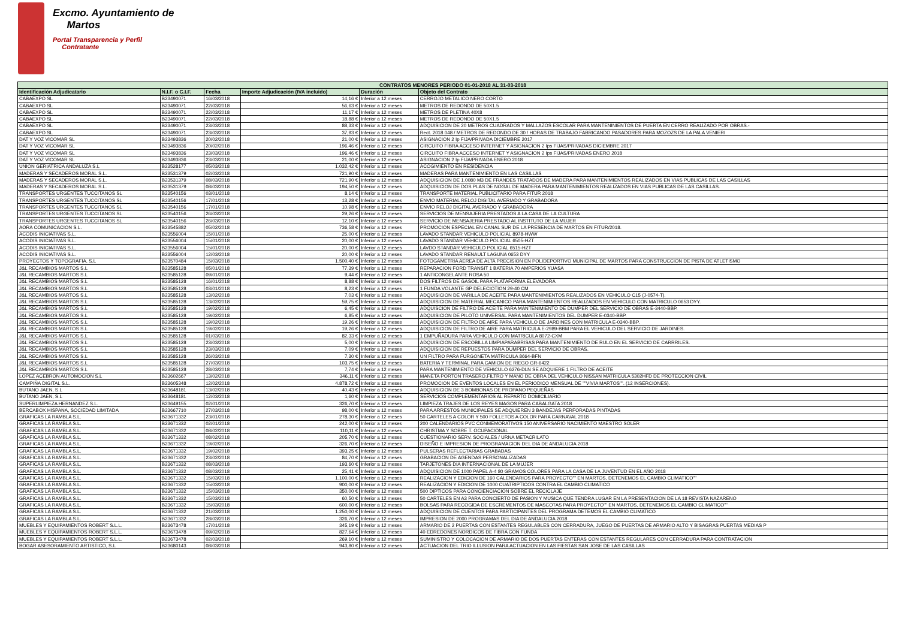Excmo. Ayuntamiento de
Martos
Portal Transparencia y Perfil
Contratante
| CONTRATOS MENORES PERIODO 01-01-2018 AL 31-03-2018 | | | | | |
| --- | --- | --- | --- | --- | --- |
| Identificación Adjudicatario | N.I.F. o C.I.F. | Fecha | Importe Adjudicación (IVA incluido) | Duración | Objeto del Contrato |
| CABAEXPO SL | B23490071 | 16/03/2018 | 14,16 € | Inferior a 12 meses | CERROJO METALICO NERO CORTO |
| CABAEXPO SL | B23490071 | 22/03/2018 | 56,63 € | Inferior a 12 meses | METROS DE REDONDO DE 50X1.5 |
| CABAEXPO SL | B23490071 | 22/03/2018 | 11,17 € | Inferior a 12 meses | METROS DE PLETINA 40X8 |
| CABAEXPO SL | B23490071 | 22/03/2018 | 18,88 € | Inferior a 12 meses | METROS DE REDONDO DE 50X1.5 |
| CABAEXPO SL | B23490071 | 23/03/2018 | 88,33 € | Inferior a 12 meses | ADQUISICION DE 20 METROS CUADRADOS Y MALLAZOS ESCOLAR PARA MANTENINIENTOS DE PUERTA EN CERRO REALIZADO POR OBRAS.- |
| CABAEXPO SL | B23490071 | 23/03/2018 | 37,93 € | Inferior a 12 meses | Rect. 2018 048 / METROS DE REDONDO DE 30 / HORAS DE TRABAJO FABRICANDO PASADORES PARA MOZOZS DE LA PALA VENIERI |
| DAT Y VOZ VICOMAR SL | B23493836 | 20/02/2018 | 21,00 € | Inferior a 12 meses | ASIGNACION 2 Ip FIJA/PRIVADA DICIEMBRE 2017 |
| DAT Y VOZ VICOMAR SL | B23493836 | 20/02/2018 | 196,46 € | Inferior a 12 meses | CIRCUITO FIBRA ACCESO INTERNET Y ASIGNACION 2 Ips FIJAS/PRIVADAS DICIEMBRE 2017 |
| DAT Y VOZ VICOMAR SL | B23493836 | 23/03/2018 | 196,46 € | Inferior a 12 meses | CIRCUITO FIBRA ACCESO INTERNET Y ASIGNACION 2 Ips FIJAS/PRIVADAS ENERO 2018 |
| DAT Y VOZ VICOMAR SL | B23493836 | 23/03/2018 | 21,00 € | Inferior a 12 meses | ASIGNACION 2 Ip FIJA/PRIVADA ENERO 2018 |
| UNION GERIATRICA ANDALUZA S.L | B23528177 | 05/03/2018 | 1.032,42 € | Inferior a 12 meses | ACOGIMIENTO EN RESIDENCIA |
| MADERAS Y SECADEROS MORAL S.L. | B23531379 | 02/03/2018 | 721,90 € | Inferior a 12 meses | MADERAS PARA MANTENIMIENTO EN LAS CASILLAS |
| MADERAS Y SECADEROS MORAL S.L. | B23531379 | 08/03/2018 | 721,90 € | Inferior a 12 meses | ADQUISICION DE 1.0080 M3 DE FRANDES TRATADOS DE MADERA PARA MANTENIMIENTOS REALIZADOS EN VIAS PUBLICAS DE LAS CASILLAS |
| MADERAS Y SECADEROS MORAL S.L. | B23531379 | 08/03/2018 | 194,50 € | Inferior a 12 meses | ADQUISICION DE DOS PLAS DE NOGAL DE MADERA PARA MANTENIMIENTOS REALIZADOS EN VIAS PUBLICAS DE LAS CASILLAS. |
| TRANSPORTES URGENTES TUCCITANOS SL | B23540156 | 03/01/2018 | 8,14 € | Inferior a 12 meses | TRANSPORTE MATERIAL PUBLICITARIO PARA FITUR 2018 |
| TRANSPORTES URGENTES TUCCITANOS SL | B23540156 | 17/01/2018 | 13,28 € | Inferior a 12 meses | ENVIO MATERIAL RELOJ DIGITAL AVERIADO Y GRABADORA |
| TRANSPORTES URGENTES TUCCITANOS SL | B23540156 | 17/01/2018 | 10,98 € | Inferior a 12 meses | ENVIO RELOJ DIGITAL AVERIADO Y GRABADORA |
| TRANSPORTES URGENTES TUCCITANOS SL | B23540156 | 26/03/2018 | 29,26 € | Inferior a 12 meses | SERVICIOS DE MENSAJERIA PRESTADOS A LA CASA DE LA CULTURA |
| TRANSPORTES URGENTES TUCCITANOS SL | B23540156 | 26/03/2018 | 12,10 € | Inferior a 12 meses | SERVICIO DE MENSAJERIA PRESTADO AL INSTITUTO DE LA MUJER |
| AORA COMUNICACION S.L. | B23545882 | 05/02/2018 | 736,58 € | Inferior a 12 meses | PROMOCION ESPECIAL EN CANAL SUR DE LA PRESENCIA DE MARTOS EN FITUR/2018. |
| ACODIS INICIATIVAS S.L. | B23556004 | 15/01/2018 | 25,00 € | Inferior a 12 meses | LAVADO STANDAR VEHICULO POLICIAL 8978-HWW |
| ACODIS INICIATIVAS S.L. | B23556004 | 15/01/2018 | 20,00 € | Inferior a 12 meses | LAVADO STANDAR VEHICULO POLICIAL 6505-HZT |
| ACODIS INICIATIVAS S.L. | B23556004 | 15/01/2018 | 20,00 € | Inferior a 12 meses | LAVDO STANDAR VEHICULO POLICIAL 6515-HZT |
| ACODIS INICIATIVAS S.L. | B23556004 | 12/03/2018 | 20,00 € | Inferior a 12 meses | LAVADO STANDAR RENAULT LAGUNA 0653 DYY |
| PROYECTOS Y TOPOGRAFIA, S.L | B23570484 | 15/03/2018 | 1.500,40 € | Inferior a 12 meses | FOTOGAMETRIA AEREA DE ALTA PRECISION EN POLIDEPORTIVO MUNICIPAL DE MARTOS PARA CONSTRUCCION DE PISTA DE ATLETISMO |
| J&L RECAMBIOS MARTOS S.L | B23585128 | 05/01/2018 | 77,39 € | Inferior a 12 meses | REPARACION FORD TRANSIT 1 BATERIA 70 AMPERIOS YUASA |
| J&L RECAMBIOS MARTOS S.L | B23585128 | 09/01/2018 | 9,44 € | Inferior a 12 meses | 1 ANTICONGELANTE ROSA 50 |
| J&L RECAMBIOS MARTOS S.L | B23585128 | 16/01/2018 | 8,88 € | Inferior a 12 meses | DOS FILTROS DE GASOIL PARA PLATAFORMA ELEVADORA |
| J&L RECAMBIOS MARTOS S.L | B23585128 | 03/01/2018 | 8,23 € | Inferior a 12 meses | 1 FUNDA VOLANTE GP DELECIOTION 29-40 CM |
| J&L RECAMBIOS MARTOS S.L | B23585128 | 13/02/2018 | 7,03 € | Inferior a 12 meses | ADQUISICION DE VARILLA DE ACEITE PARA MANTENIMIENTOS REALIZADOS EN VEHICULO C15 (J-0574-T). |
| J&L RECAMBIOS MARTOS S.L | B23585128 | 13/02/2018 | 59,75 € | Inferior a 12 meses | ADQUISICION DE MATERIAL MECANICO PARA MANTENIMIENTOS REALIZADOS EN VEHICULO CON MATRICULO 0653 DYY. |
| J&L RECAMBIOS MARTOS S.L | B23585128 | 19/02/2018 | 6,45 € | Inferior a 12 meses | ADQUISCION DE FILTRO DE ACEITE PARA MANTENIMIENTO DE DUMPER DEL SERVICIO DE OBRAS E-3440-BBP. |
| J&L RECAMBIOS MARTOS S.L | B23585128 | 19/02/2018 | 6,85 € | Inferior a 12 meses | ADQUISICION DE PILOTO UNIVERSAL PARA MANTENIMIENTOS DEL DUMPER E-0340-BBP. |
| J&L RECAMBIOS MARTOS S.L | B23585128 | 19/02/2018 | 19,26 € | Inferior a 12 meses | ADQUISICION DE FILTRO DE AIRE PARA VEHICULO DE JARDINES CON MATRICULA E-0340-BBP. |
| J&L RECAMBIOS MARTOS S.L | B23585128 | 19/02/2018 | 19,26 € | Inferior a 12 meses | ADQUISICION DE FILTRO DE AIRE PARA MATRICULA E-2989-BBM PARA EL VEHICULO DEL SERVICIO DE JARDINES. |
| J&L RECAMBIOS MARTOS S.L | B23585128 | 01/03/2018 | 82,33 € | Inferior a 12 meses | 1 EMPUÑADURA PARA VEHICULO CON MATRICULA 8072-CXM |
| J&L RECAMBIOS MARTOS S.L | B23585128 | 23/03/2018 | 5,00 € | Inferior a 12 meses | ADQUISICION DE ESCOBILLA LIMPIAPARABRISAS PARA MANTENIMIENTO DE RULO EN EL SERVICIO DE CARRRILES. |
| J&L RECAMBIOS MARTOS S.L | B23585128 | 23/03/2018 | 7,09 € | Inferior a 12 meses | ADQUISICION DE REPUESTOS PARA DUMPER DEL SERVICIO DE OBRAS. |
| J&L RECAMBIOS MARTOS S.L | B23585128 | 26/03/2018 | 7,30 € | Inferior a 12 meses | UN FILTRO PARA FURGONETA MATRICULA 8664-BFN |
| J&L RECAMBIOS MARTOS S.L | B23585128 | 27/03/2018 | 103,75 € | Inferior a 12 meses | BATERIA Y TERMINAL PARA CAMION DE RIEGO GR-6422 |
| J&L RECAMBIOS MARTOS S.L | B23585128 | 28/03/2018 | 7,74 € | Inferior a 12 meses | PARA MANTENIMIENTO DE VEHICULO 6276-DLN SE ADQUIERE 1 FILTRO DE ACEITE |
| LOPEZ ACEBRON AUTOMOCION S.L | B23602667 | 13/02/2018 | 346,11 € | Inferior a 12 meses | MANETA PORTON TRASERO,FILTRO Y MANO DE OBRA DEL VEHICULO NISSAN MATRICULA 5302HFD DE PROTECCION CIVIL |
| CAMPIÑA DIGITAL S.L. | B23605348 | 12/02/2018 | 4.878,72 € | Inferior a 12 meses | PROMOCION DE EVENTOS LOCALES EN EL PERIODICO MENSUAL DE ""VIVIA MARTOS"". (12 INSERCIONES). |
| BUTANO JAEN, S.L | B23648181 | 13/02/2018 | 40,43 € | Inferior a 12 meses | ADQUISICION DE 3 BOMBONAS DE PROPANO PEQUEÑAS |
| BUTANO JAEN, S.L | B23648181 | 12/03/2018 | 1,60 € | Inferior a 12 meses | SERVICIOS COMPLEMENTARIOS AL REPARTO DOMICILIARIO |
| SUPERLIMPIEZA HERNANDEZ S.L. | B23649155 | 02/01/2018 | 326,70 € | Inferior a 12 meses | LIMPIEZA TRAJES DE LOS REYES MAGOS PARA CABALGATA 2018 |
| BERCABOX HISPANA, SOCIEDAD LIMITADA | B23667710 | 27/03/2018 | 98,00 € | Inferior a 12 meses | PARA ARRESTOS MUNICIPALES SE ADQUIEREN 3 BANDEJAS PERFORADAS PINTADAS |
| GRAFICAS LA RAMBLA S.L. | B23671332 | 23/01/2018 | 278,30 € | Inferior a 12 meses | 50 CARTELES A COLOR Y 500 FOLLETOS A COLOR PARA CARNAVAL 2018 |
| GRAFICAS LA RAMBLA S.L. | B23671332 | 02/01/2018 | 242,00 € | Inferior a 12 meses | 200 CALENDARIOS PVC CONMEMORATIVOS 150 ANIVERSARIO NACIMIENTO MAESTRO SOLER |
| GRAFICAS LA RAMBLA S.L. | B23671332 | 08/02/2018 | 110,11 € | Inferior a 12 meses | CHRISTMA Y SOBRE T. OCUPACIONAL |
| GRAFICAS LA RAMBLA S.L. | B23671332 | 08/02/2018 | 205,70 € | Inferior a 12 meses | CUESTIONARIO SERV. SOCIALES / URNA METACRILATO |
| GRAFICAS LA RAMBLA S.L. | B23671332 | 19/02/2018 | 326,70 € | Inferior a 12 meses | DISEÑO E IMPRESION DE PROGRAMACION DEL DIA DE ANDALUCIA 2018 |
| GRAFICAS LA RAMBLA S.L. | B23671332 | 19/02/2018 | 393,25 € | Inferior a 12 meses | PULSERAS REFLECTARIAS GRABADAS |
| GRAFICAS LA RAMBLA S.L. | B23671332 | 23/02/2018 | 84,70 € | Inferior a 12 meses | GRABACION DE AGENDAS PERSONALIZADAS |
| GRAFICAS LA RAMBLA S.L. | B23671332 | 08/03/2018 | 193,60 € | Inferior a 12 meses | TARJETONES DIA INTERNACIONAL DE LA MUJER |
| GRAFICAS LA RAMBLA S.L. | B23671332 | 08/03/2018 | 25,41 € | Inferior a 12 meses | ADQUISICION DE 1000 PAPEL A-4 80 GRAMOS COLORES PARA LA CASA DE LA JUVENTUD EN EL AÑO 2018 |
| GRAFICAS LA RAMBLA S.L. | B23671332 | 15/03/2018 | 1.100,00 € | Inferior a 12 meses | REALIZACION Y EDICION DE 160 CALENDARIOS PARA PROYECTO"" EN MARTOS, DETENEMOS EL CAMBIO CLIMATICO"" |
| GRAFICAS LA RAMBLA S.L. | B23671332 | 15/03/2018 | 900,00 € | Inferior a 12 meses | REALIZACION Y EDICION DE 1000 CUATRIPTICOS CONTRA EL CAMBIO CLIMATICO |
| GRAFICAS LA RAMBLA S.L. | B23671332 | 15/03/2018 | 350,00 € | Inferior a 12 meses | 500 DIPTICOS PARA CONCIENCIACION SOBRE EL RECICLAJE |
| GRAFICAS LA RAMBLA S.L. | B23671332 | 15/03/2018 | 60,50 € | Inferior a 12 meses | 50 CARTELES EN A3 PARA CONCIERTO DE PASION Y MUSICA QUE TENDRA LUGAR EN LA PRESENTACION DE LA 18 REVISTA NAZARENO |
| GRAFICAS LA RAMBLA S.L. | B23671332 | 15/03/2018 | 600,00 € | Inferior a 12 meses | BOLSAS PARA RECOGIDA DE ESCREMENTOS DE MASCOTAS PARA PROYECTO"" EN MARTOS, DETENEMOS EL CAMBIO CLIMATICO"" |
| GRAFICAS LA RAMBLA S.L. | B23671332 | 21/03/2018 | 1.250,00 € | Inferior a 12 meses | ADQUISICION DE CUENTOS PARA PARTICIPANTES DEL PROGRAMA DETEMOS EL CAMBIO CLIMATICO |
| GRAFICAS LA RAMBLA S.L. | B23671332 | 28/03/2018 | 326,70 € | Inferior a 12 meses | IMPRESION DE 2000 PROGRAMAS DEL DIA DE ANDALUCIA 2018 |
| MUEBLES Y EQUIPAMIENTOS ROBERT S.L.L. | B23673478 | 17/01/2018 | 345,19 € | Inferior a 12 meses | ARMARIO DE 2 PUERTAS CON ESTANTES REGULABLES CON CERRADURA, JUEGO DE PUERTAS DE ARMARIO ALTO Y BISAGRAS PUERTAS MEDIAS P |
| MUEBLES Y EQUIPAMIENTOS ROBERT S.L.L. | B23673478 | 09/02/2018 | 827,64 € | Inferior a 12 meses | 40 EDREDONES NORDICOS DE FIBRA CON FUNDA |
| MUEBLES Y EQUIPAMIENTOS ROBERT S.L.L. | B23673478 | 02/03/2018 | 269,10 € | Inferior a 12 meses | SUMINISTRO Y COLOCACION DE ARMARIO DE DOS PUERTAS ENTERAS CON ESTANTES REGULARES CON CERRADURA PARA CONTRATACION |
| BOGAR ASESORAMIENTO ARTISTICO, S.L | B23680143 | 08/03/2018 | 943,80 € | Inferior a 12 meses | ACTUACION DEL TRIO ILLUSION PARA ACTUACION EN LAS FIESTAS SAN JOSE DE LAS CASILLAS |